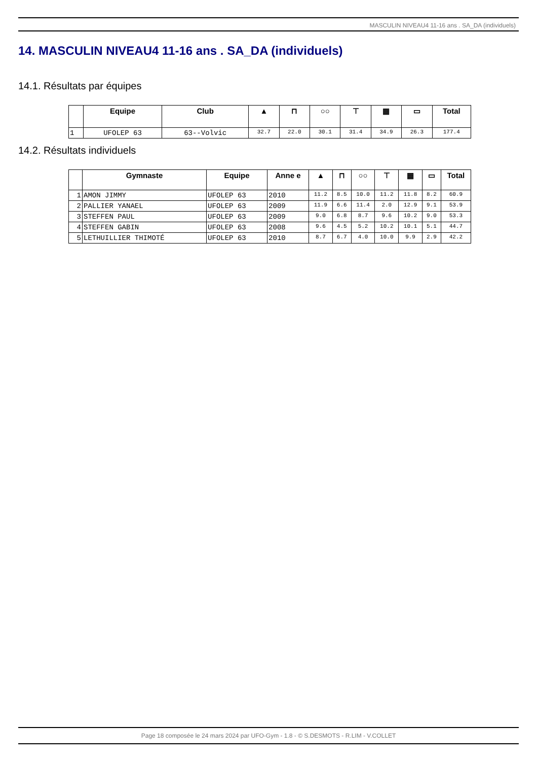MASCULIN NIVEAU4 11-16 ans . SA_DA (individuels)
14. MASCULIN NIVEAU4 11-16 ans . SA_DA (individuels)
14.1. Résultats par équipes
| | Equipe | Club | ▲ | ⊓ | ○○ | ⊤ | ▦ | ▭ | Total |
| --- | --- | --- | --- | --- | --- | --- | --- | --- | --- |
| 1 | UFOLEP 63 | 63--Volvic | 32.7 | 22.0 | 30.1 | 31.4 | 34.9 | 26.3 | 177.4 |
14.2. Résultats individuels
| | Gymnaste | Equipe | Anne e | ▲ | ⊓ | ○○ | ⊤ | ▦ | ▭ | Total |
| --- | --- | --- | --- | --- | --- | --- | --- | --- | --- | --- |
| 1 | AMON JIMMY | UFOLEP 63 | 2010 | 11.2 | 8.5 | 10.0 | 11.2 | 11.8 | 8.2 | 60.9 |
| 2 | PALLIER YANAEL | UFOLEP 63 | 2009 | 11.9 | 6.6 | 11.4 | 2.0 | 12.9 | 9.1 | 53.9 |
| 3 | STEFFEN PAUL | UFOLEP 63 | 2009 | 9.0 | 6.8 | 8.7 | 9.6 | 10.2 | 9.0 | 53.3 |
| 4 | STEFFEN GABIN | UFOLEP 63 | 2008 | 9.6 | 4.5 | 5.2 | 10.2 | 10.1 | 5.1 | 44.7 |
| 5 | LETHUILLIER THIMOTÉ | UFOLEP 63 | 2010 | 8.7 | 6.7 | 4.0 | 10.0 | 9.9 | 2.9 | 42.2 |
Page 18 composée le 24 mars 2024 par UFO-Gym - 1.8 - © S.DESMOTS - R.LIM - V.COLLET